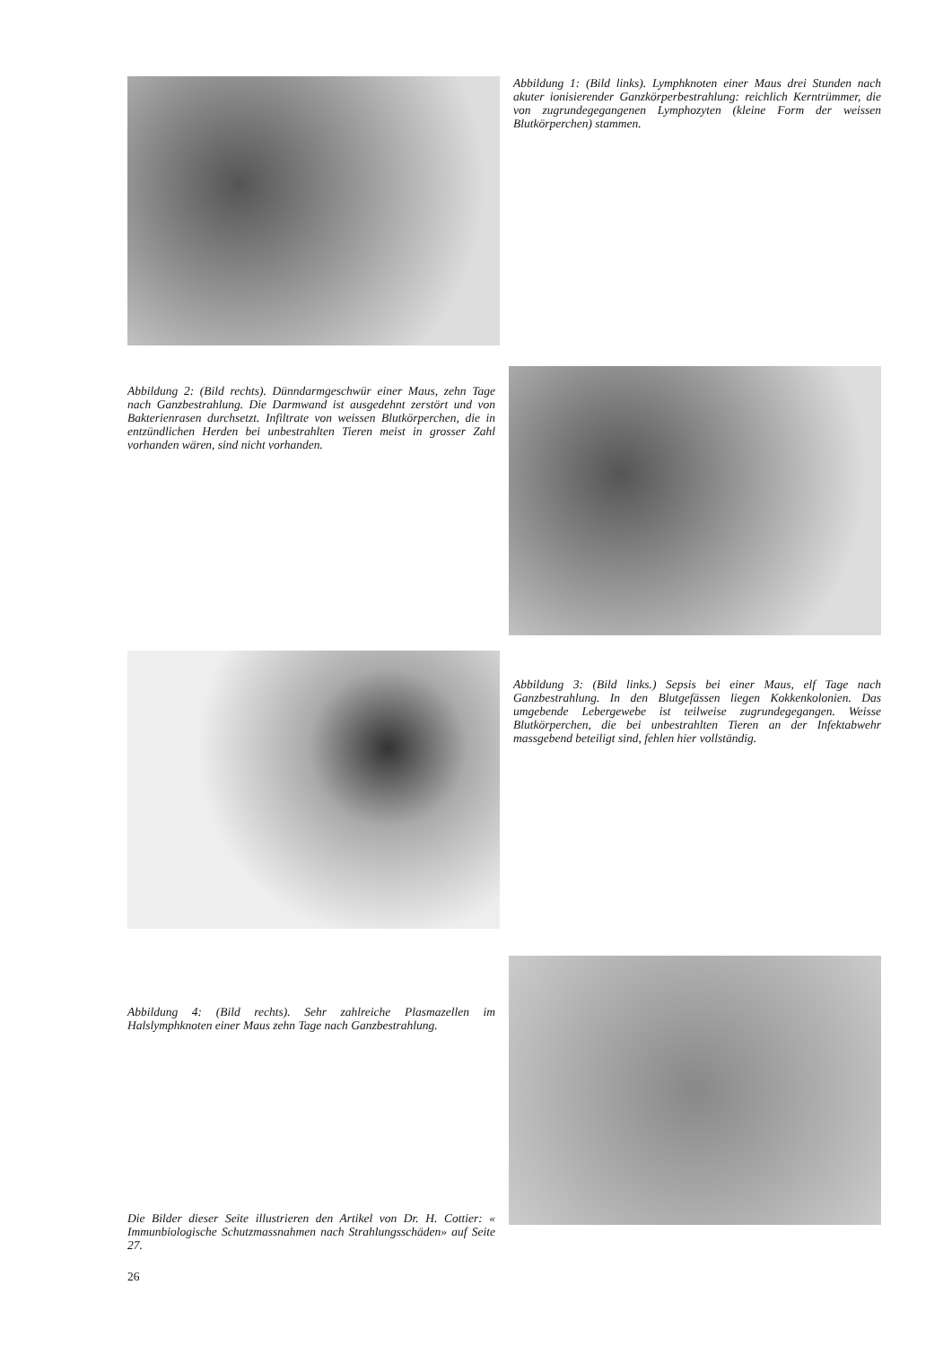Abbildung 1: (Bild links). Lymphknoten einer Maus drei Stunden nach akuter ionisierender Ganzkörperbestrahlung: reichlich Kerntrümmer, die von zugrundegegangenen Lymphozyten (kleine Form der weissen Blutkörperchen) stammen.
Abbildung 2: (Bild rechts). Dünndarmgeschwür einer Maus, zehn Tage nach Ganzbestrahlung. Die Darmwand ist ausgedehnt zerstört und von Bakterienrasen durchsetzt. Infiltrate von weissen Blutkörperchen, die in entzündlichen Herden bei unbestrahlten Tieren meist in grosser Zahl vorhanden wären, sind nicht vorhanden.
Abbildung 3: (Bild links.) Sepsis bei einer Maus, elf Tage nach Ganzbestrahlung. In den Blutgefässen liegen Kokkenkolonien. Das umgebende Lebergewebe ist teilweise zugrundegegangen. Weisse Blutkörperchen, die bei unbestrahlten Tieren an der Infektabwehr massgebend beteiligt sind, fehlen hier vollständig.
Abbildung 4: (Bild rechts). Sehr zahlreiche Plasmazellen im Halslymphknoten einer Maus zehn Tage nach Ganzbestrahlung.
Die Bilder dieser Seite illustrieren den Artikel von Dr. H. Cottier: « Immunbiologische Schutzmassnahmen nach Strahlungsschäden» auf Seite 27.
26